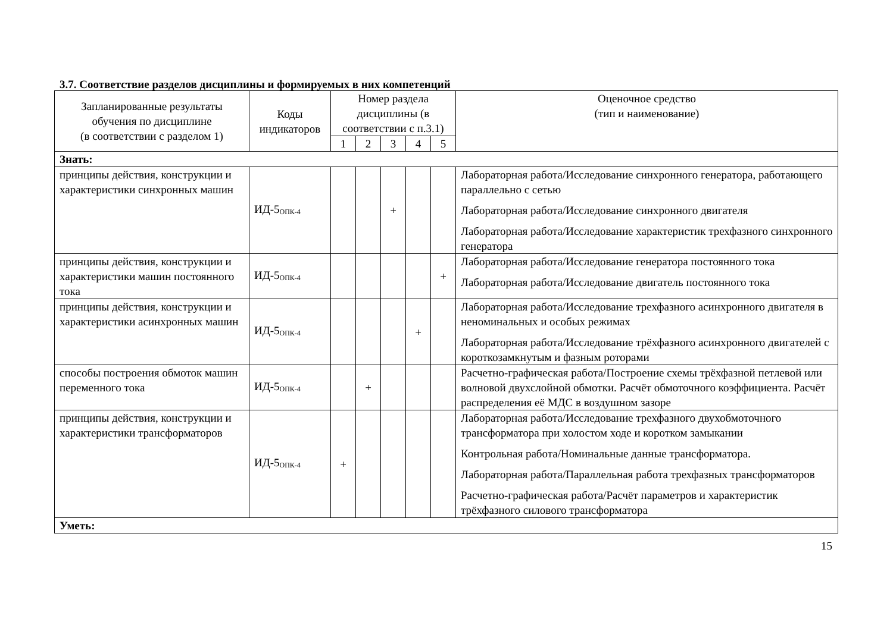3.7. Соответствие разделов дисциплины и формируемых в них компетенций
| Запланированные результаты обучения по дисциплине (в соответствии с разделом 1) | Коды индикаторов | Номер раздела дисциплины (в соответствии с п.3.1) | | | | | Оценочное средство (тип и наименование) |
| --- | --- | --- | --- | --- | --- | --- | --- |
| | | 1 | 2 | 3 | 4 | 5 | |
| Знать: | | | | | | | |
| принципы действия, конструкции и характеристики синхронных машин | ИД-5<sub>ОПК-4</sub> | | | + | | | Лабораторная работа/Исследование синхронного генератора, работающего параллельно с сетью Лабораторная работа/Исследование синхронного двигателя Лабораторная работа/Исследование характеристик трехфазного синхронного генератора |
| принципы действия, конструкции и характеристики машин постоянного тока | ИД-5<sub>ОПК-4</sub> | | | | | + | Лабораторная работа/Исследование генератора постоянного тока Лабораторная работа/Исследование двигатель постоянного тока |
| принципы действия, конструкции и характеристики асинхронных машин | ИД-5<sub>ОПК-4</sub> | | | | + | | Лабораторная работа/Исследование трехфазного асинхронного двигателя в неноминальных и особых режимах Лабораторная работа/Исследование трёхфазного асинхронного двигателей с короткозамкнутым и фазным роторами |
| способы построения обмоток машин переменного тока | ИД-5<sub>ОПК-4</sub> | | + | | | | Расчетно-графическая работа/Построение схемы трёхфазной петлевой или волновой двухслойной обмотки. Расчёт обмоточного коэффициента. Расчёт распределения её МДС в воздушном зазоре |
| принципы действия, конструкции и характеристики трансформаторов | ИД-5<sub>ОПК-4</sub> | + | | | | | Лабораторная работа/Исследование трехфазного двухобмоточного трансформатора при холостом ходе и коротком замыкании Контрольная работа/Номинальные данные трансформатора. Лабораторная работа/Параллельная работа трехфазных трансформаторов Расчетно-графическая работа/Расчёт параметров и характеристик трёхфазного силового трансформатора |
| Уметь: | | | | | | | |
15